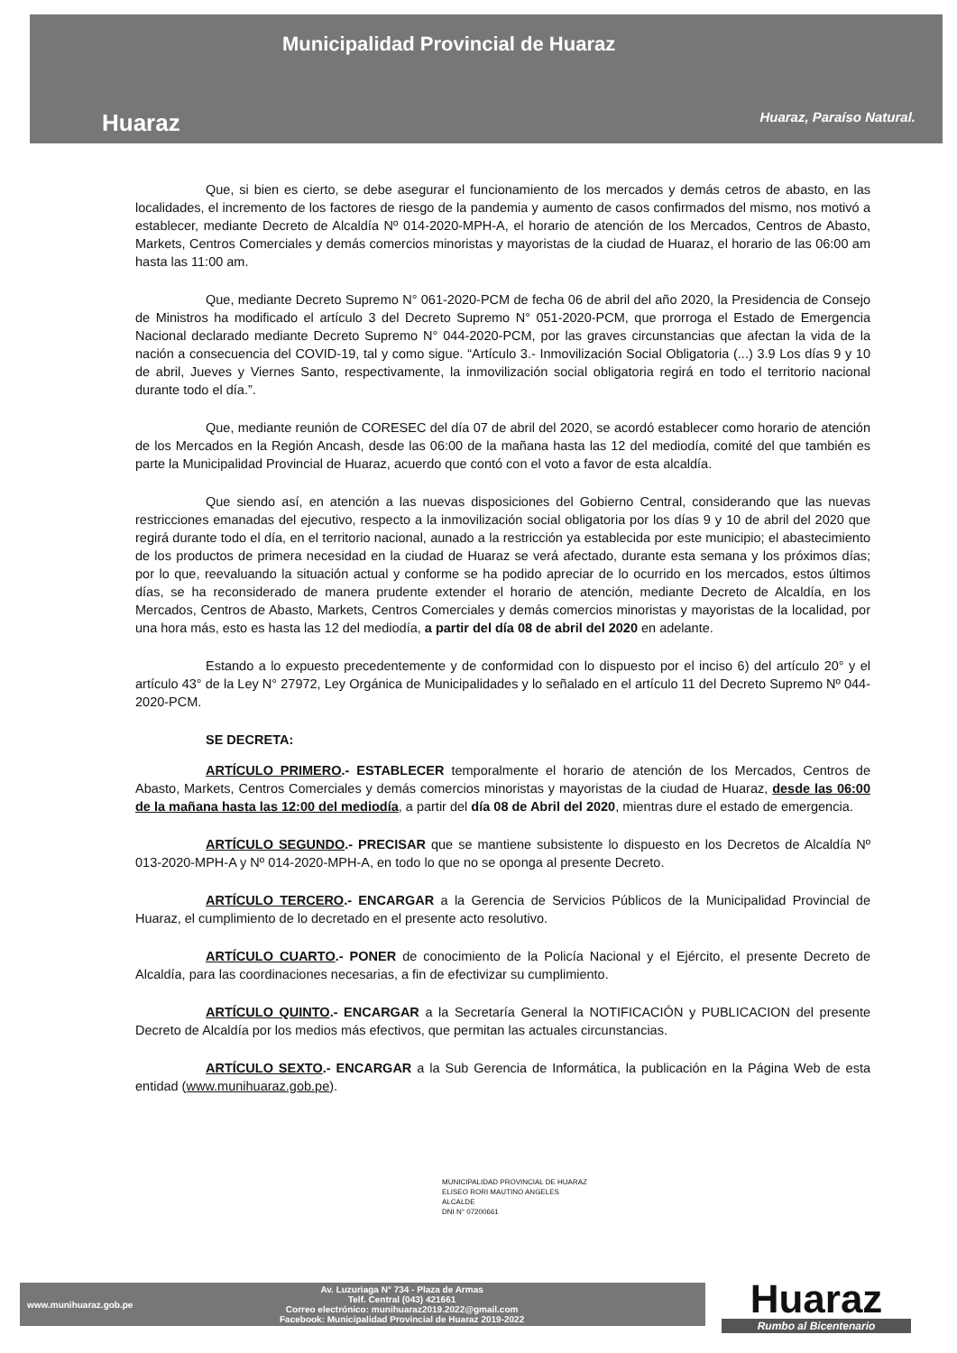Municipalidad Provincial de Huaraz
Huaraz Huaraz, Paraíso Natural.
Que, si bien es cierto, se debe asegurar el funcionamiento de los mercados y demás cetros de abasto, en las localidades, el incremento de los factores de riesgo de la pandemia y aumento de casos confirmados del mismo, nos motivó a establecer, mediante Decreto de Alcaldía Nº 014-2020-MPH-A, el horario de atención de los Mercados, Centros de Abasto, Markets, Centros Comerciales y demás comercios minoristas y mayoristas de la ciudad de Huaraz, el horario de las 06:00 am hasta las 11:00 am.
Que, mediante Decreto Supremo N° 061-2020-PCM de fecha 06 de abril del año 2020, la Presidencia de Consejo de Ministros ha modificado el artículo 3 del Decreto Supremo N° 051-2020-PCM, que prorroga el Estado de Emergencia Nacional declarado mediante Decreto Supremo N° 044-2020-PCM, por las graves circunstancias que afectan la vida de la nación a consecuencia del COVID-19, tal y como sigue. “Artículo 3.- Inmovilización Social Obligatoria (...) 3.9 Los días 9 y 10 de abril, Jueves y Viernes Santo, respectivamente, la inmovilización social obligatoria regirá en todo el territorio nacional durante todo el día.”.
Que, mediante reunión de CORESEC del día 07 de abril del 2020, se acordó establecer como horario de atención de los Mercados en la Región Ancash, desde las 06:00 de la mañana hasta las 12 del mediodía, comité del que también es parte la Municipalidad Provincial de Huaraz, acuerdo que contó con el voto a favor de esta alcaldía.
Que siendo así, en atención a las nuevas disposiciones del Gobierno Central, considerando que las nuevas restricciones emanadas del ejecutivo, respecto a la inmovilización social obligatoria por los días 9 y 10 de abril del 2020 que regirá durante todo el día, en el territorio nacional, aunado a la restricción ya establecida por este municipio; el abastecimiento de los productos de primera necesidad en la ciudad de Huaraz se verá afectado, durante esta semana y los próximos días; por lo que, reevaluando la situación actual y conforme se ha podido apreciar de lo ocurrido en los mercados, estos últimos días, se ha reconsiderado de manera prudente extender el horario de atención, mediante Decreto de Alcaldía, en los Mercados, Centros de Abasto, Markets, Centros Comerciales y demás comercios minoristas y mayoristas de la localidad, por una hora más, esto es hasta las 12 del mediodía, a partir del día 08 de abril del 2020 en adelante.
Estando a lo expuesto precedentemente y de conformidad con lo dispuesto por el inciso 6) del artículo 20° y el artículo 43° de la Ley N° 27972, Ley Orgánica de Municipalidades y lo señalado en el artículo 11 del Decreto Supremo Nº 044-2020-PCM.
SE DECRETA:
ARTÍCULO PRIMERO.- ESTABLECER temporalmente el horario de atención de los Mercados, Centros de Abasto, Markets, Centros Comerciales y demás comercios minoristas y mayoristas de la ciudad de Huaraz, desde las 06:00 de la mañana hasta las 12:00 del mediodía, a partir del día 08 de Abril del 2020, mientras dure el estado de emergencia.
ARTÍCULO SEGUNDO.- PRECISAR que se mantiene subsistente lo dispuesto en los Decretos de Alcaldía Nº 013-2020-MPH-A y Nº 014-2020-MPH-A, en todo lo que no se oponga al presente Decreto.
ARTÍCULO TERCERO.- ENCARGAR a la Gerencia de Servicios Públicos de la Municipalidad Provincial de Huaraz, el cumplimiento de lo decretado en el presente acto resolutivo.
ARTÍCULO CUARTO.- PONER de conocimiento de la Policía Nacional y el Ejército, el presente Decreto de Alcaldía, para las coordinaciones necesarias, a fin de efectivizar su cumplimiento.
ARTÍCULO QUINTO.- ENCARGAR a la Secretaría General la NOTIFICACIÓN y PUBLICACION del presente Decreto de Alcaldía por los medios más efectivos, que permitan las actuales circunstancias.
ARTÍCULO SEXTO.- ENCARGAR a la Sub Gerencia de Informática, la publicación en la Página Web de esta entidad (www.munihuaraz.gob.pe).
MUNICIPALIDAD PROVINCIAL DE HUARAZ
ELISEO RORI MAUTINO ANGELES
ALCALDE
DNI N° 07200661
www.munihuaraz.gob.pe
Av. Luzuriaga N° 734 - Plaza de Armas
Telf. Central (043) 421661
Correo electrónico: munihuaraz2019.2022@gmail.com
Facebook: Municipalidad Provincial de Huaraz 2019-2022
Huaraz
Rumbo al Bicentenario